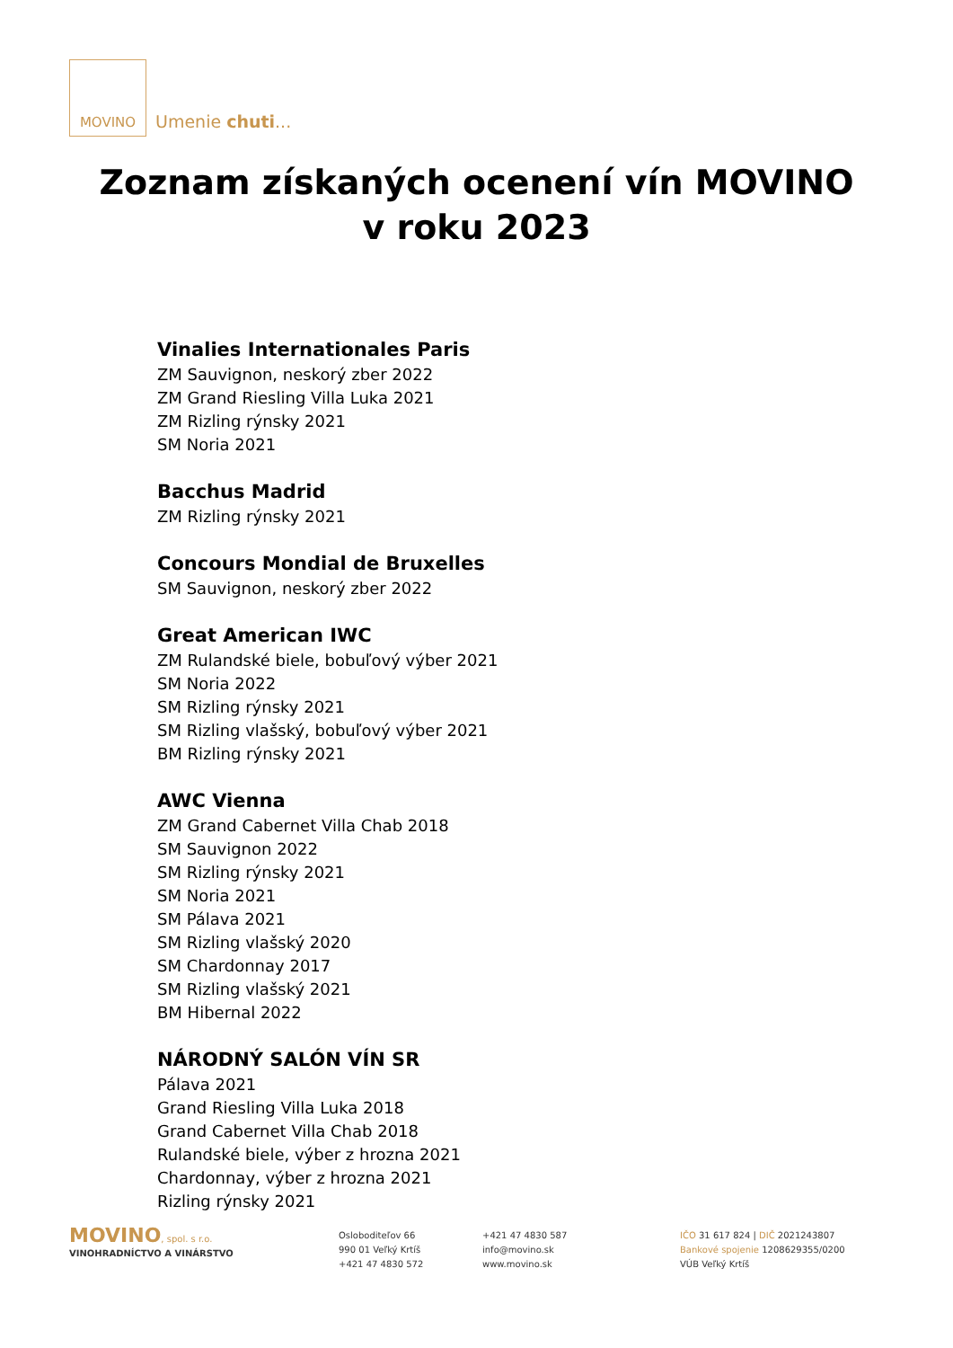MOVINO
Umenie chuti...
Zoznam získaných ocenení vín MOVINO
v roku 2023
Vinalies Internationales Paris
ZM Sauvignon, neskorý zber 2022
ZM Grand Riesling Villa Luka 2021
ZM Rizling rýnsky 2021
SM Noria 2021
Bacchus Madrid
ZM Rizling rýnsky 2021
Concours Mondial de Bruxelles
SM Sauvignon, neskorý zber 2022
Great American IWC
ZM Rulandské biele, bobuľový výber 2021
SM Noria 2022
SM Rizling rýnsky 2021
SM Rizling vlašský, bobuľový výber 2021
BM Rizling rýnsky 2021
AWC Vienna
ZM Grand Cabernet Villa Chab 2018
SM Sauvignon 2022
SM Rizling rýnsky 2021
SM Noria 2021
SM Pálava 2021
SM Rizling vlašský 2020
SM Chardonnay 2017
SM Rizling vlašský 2021
BM Hibernal 2022
NÁRODNÝ SALÓN VÍN SR
Pálava 2021
Grand Riesling Villa Luka 2018
Grand Cabernet Villa Chab 2018
Rulandské biele, výber z hrozna 2021
Chardonnay, výber z hrozna 2021
Rizling rýnsky 2021
MOVINO, spol. s r.o.
VINOHRADNÍCTVO A VINÁRSTVO
Oslobodite­ľov 66
990 01 Veľký Krtíš
+421 47 4830 572
+421 47 4830 587
info@movino.sk
www.movino.sk
IČO 31 617 824 | DIČ 2021243807
Bankové spojenie 1208629355/0200
VÚB Veľký Krtíš